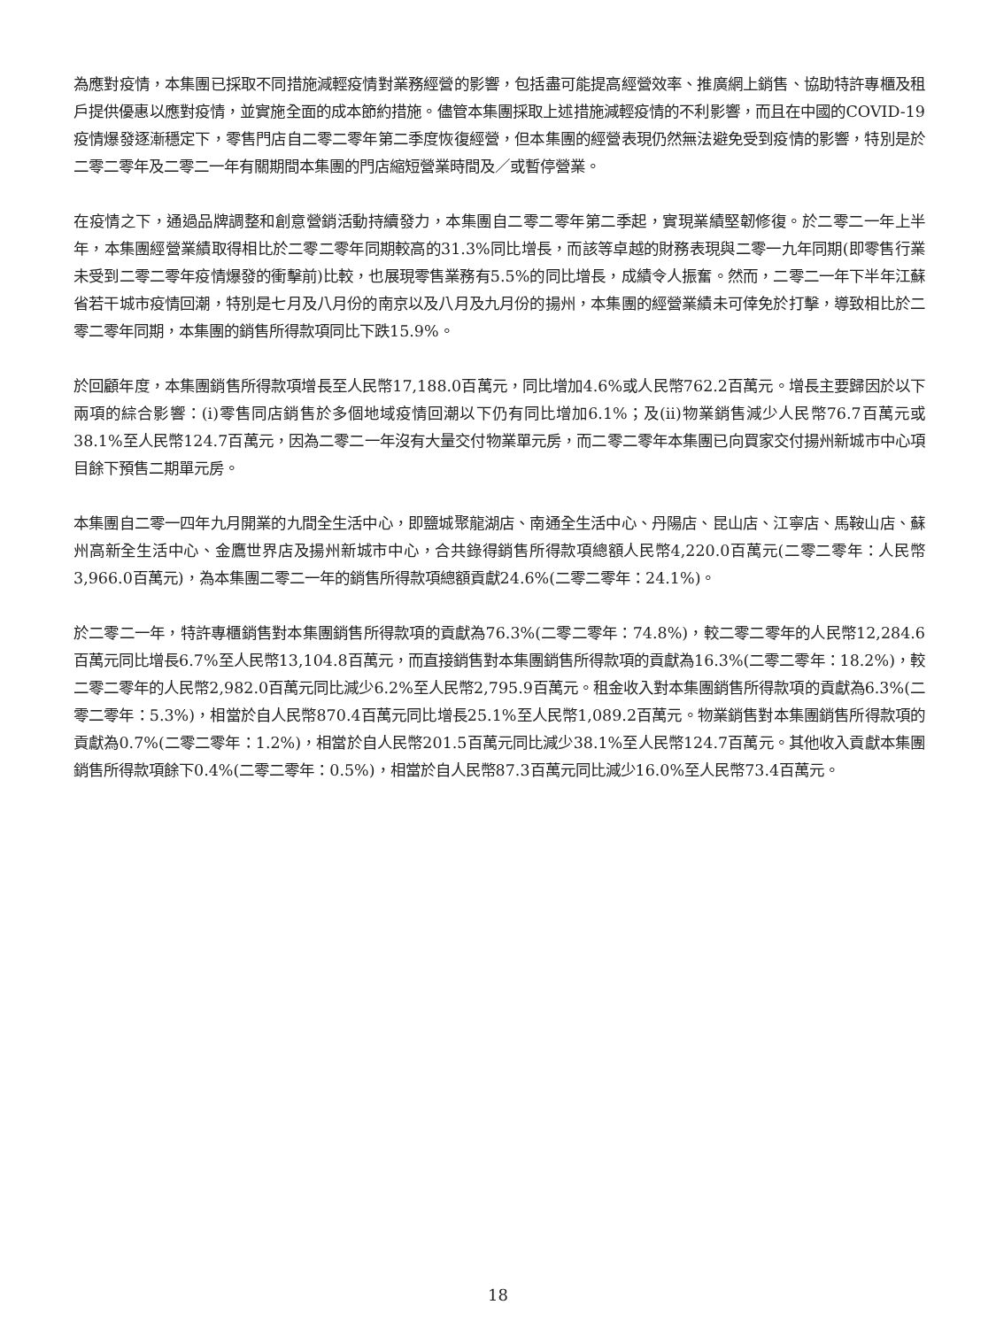為應對疫情，本集團已採取不同措施減輕疫情對業務經營的影響，包括盡可能提高經營效率、推廣網上銷售、協助特許專櫃及租戶提供優惠以應對疫情，並實施全面的成本節約措施。儘管本集團採取上述措施減輕疫情的不利影響，而且在中國的COVID-19疫情爆發逐漸穩定下，零售門店自二零二零年第二季度恢復經營，但本集團的經營表現仍然無法避免受到疫情的影響，特別是於二零二零年及二零二一年有關期間本集團的門店縮短營業時間及／或暫停營業。
在疫情之下，通過品牌調整和創意營銷活動持續發力，本集團自二零二零年第二季起，實現業績堅韌修復。於二零二一年上半年，本集團經營業績取得相比於二零二零年同期較高的31.3%同比增長，而該等卓越的財務表現與二零一九年同期(即零售行業未受到二零二零年疫情爆發的衝擊前)比較，也展現零售業務有5.5%的同比增長，成績令人振奮。然而，二零二一年下半年江蘇省若干城市疫情回潮，特別是七月及八月份的南京以及八月及九月份的揚州，本集團的經營業績未可倖免於打擊，導致相比於二零二零年同期，本集團的銷售所得款項同比下跌15.9%。
於回顧年度，本集團銷售所得款項增長至人民幣17,188.0百萬元，同比增加4.6%或人民幣762.2百萬元。增長主要歸因於以下兩項的綜合影響：(i)零售同店銷售於多個地域疫情回潮以下仍有同比增加6.1%；及(ii)物業銷售減少人民幣76.7百萬元或38.1%至人民幣124.7百萬元，因為二零二一年沒有大量交付物業單元房，而二零二零年本集團已向買家交付揚州新城市中心項目餘下預售二期單元房。
本集團自二零一四年九月開業的九間全生活中心，即鹽城聚龍湖店、南通全生活中心、丹陽店、昆山店、江寧店、馬鞍山店、蘇州高新全生活中心、金鷹世界店及揚州新城市中心，合共錄得銷售所得款項總額人民幣4,220.0百萬元(二零二零年：人民幣3,966.0百萬元)，為本集團二零二一年的銷售所得款項總額貢獻24.6%(二零二零年：24.1%)。
於二零二一年，特許專櫃銷售對本集團銷售所得款項的貢獻為76.3%(二零二零年：74.8%)，較二零二零年的人民幣12,284.6百萬元同比增長6.7%至人民幣13,104.8百萬元，而直接銷售對本集團銷售所得款項的貢獻為16.3%(二零二零年：18.2%)，較二零二零年的人民幣2,982.0百萬元同比減少6.2%至人民幣2,795.9百萬元。租金收入對本集團銷售所得款項的貢獻為6.3%(二零二零年：5.3%)，相當於自人民幣870.4百萬元同比增長25.1%至人民幣1,089.2百萬元。物業銷售對本集團銷售所得款項的貢獻為0.7%(二零二零年：1.2%)，相當於自人民幣201.5百萬元同比減少38.1%至人民幣124.7百萬元。其他收入貢獻本集團銷售所得款項餘下0.4%(二零二零年：0.5%)，相當於自人民幣87.3百萬元同比減少16.0%至人民幣73.4百萬元。
18